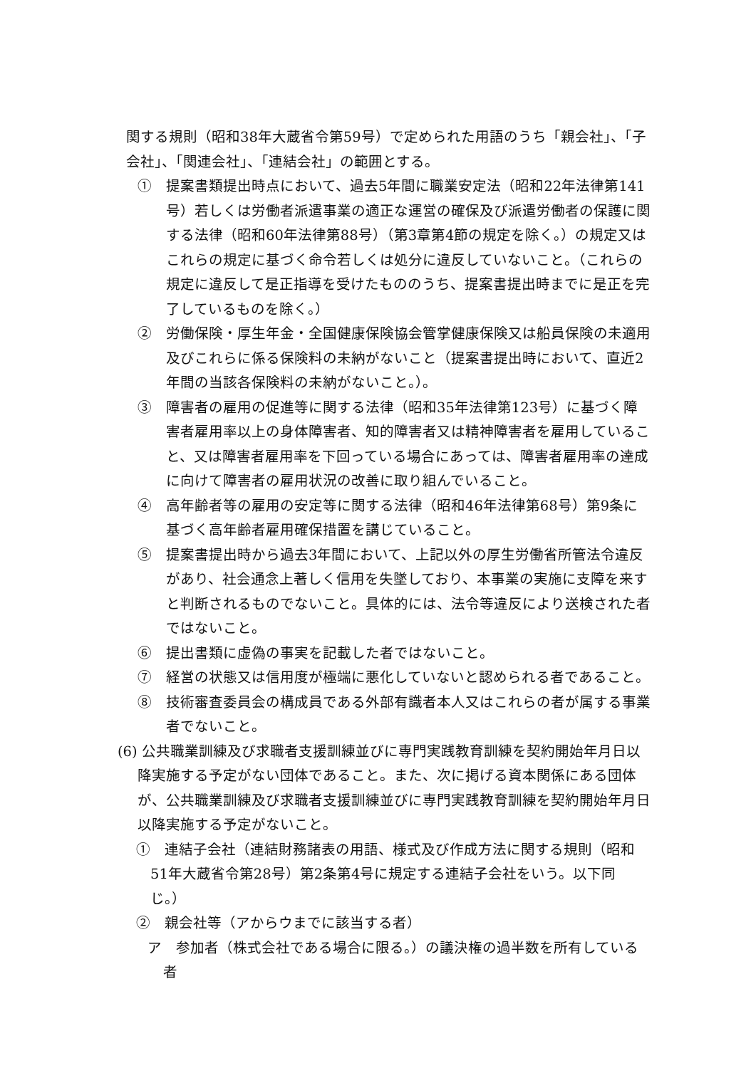関する規則（昭和38年大蔵省令第59号）で定められた用語のうち「親会社」、「子会社」、「関連会社」、「連結会社」の範囲とする。
①　提案書類提出時点において、過去5年間に職業安定法（昭和22年法律第141号）若しくは労働者派遣事業の適正な運営の確保及び派遣労働者の保護に関する法律（昭和60年法律第88号）（第3章第4節の規定を除く。）の規定又はこれらの規定に基づく命令若しくは処分に違反していないこと。（これらの規定に違反して是正指導を受けたもののうち、提案書提出時までに是正を完了しているものを除く。）
②　労働保険・厚生年金・全国健康保険協会管掌健康保険又は船員保険の未適用及びこれらに係る保険料の未納がないこと（提案書提出時において、直近2年間の当該各保険料の未納がないこと。）。
③　障害者の雇用の促進等に関する法律（昭和35年法律第123号）に基づく障害者雇用率以上の身体障害者、知的障害者又は精神障害者を雇用していること、又は障害者雇用率を下回っている場合にあっては、障害者雇用率の達成に向けて障害者の雇用状況の改善に取り組んでいること。
④　高年齢者等の雇用の安定等に関する法律（昭和46年法律第68号）第9条に基づく高年齢者雇用確保措置を講じていること。
⑤　提案書提出時から過去3年間において、上記以外の厚生労働省所管法令違反があり、社会通念上著しく信用を失墜しており、本事業の実施に支障を来すと判断されるものでないこと。具体的には、法令等違反により送検された者ではないこと。
⑥　提出書類に虚偽の事実を記載した者ではないこと。
⑦　経営の状態又は信用度が極端に悪化していないと認められる者であること。
⑧　技術審査委員会の構成員である外部有識者本人又はこれらの者が属する事業者でないこと。
(6) 公共職業訓練及び求職者支援訓練並びに専門実践教育訓練を契約開始年月日以降実施する予定がない団体であること。また、次に掲げる資本関係にある団体が、公共職業訓練及び求職者支援訓練並びに専門実践教育訓練を契約開始年月日以降実施する予定がないこと。
①　連結子会社（連結財務諸表の用語、様式及び作成方法に関する規則（昭和51年大蔵省令第28号）第2条第4号に規定する連結子会社をいう。以下同じ。）
②　親会社等（アからウまでに該当する者）
ア　参加者（株式会社である場合に限る。）の議決権の過半数を所有している者